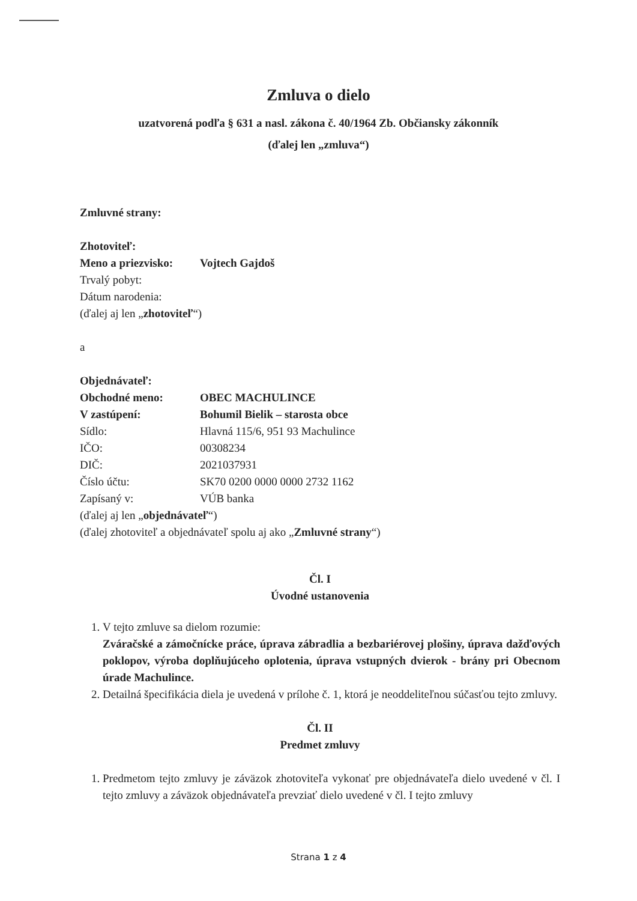Zmluva o dielo
uzatvorená podľa § 631 a nasl. zákona č. 40/1964 Zb. Občiansky zákonník
(ďalej len „zmluva“)
Zmluvné strany:
Zhotoviteľ:
Meno a priezvisko: Vojtech Gajdoš
Trvalý pobyt:
Dátum narodenia:
(ďalej aj len „zhotoviteľ“)
a
Objednávateľ:
Obchodné meno: OBEC MACHULINCE
V zastúpení: Bohumil Bielik – starosta obce
Sídlo: Hlavná 115/6, 951 93 Machulince
IČO: 00308234
DIČ: 2021037931
Číslo účtu: SK70 0200 0000 0000 2732 1162
Zapísaný v: VÚB banka
(ďalej aj len „objednávateľ“)
(ďalej zhotoviteľ a objednávateľ spolu aj ako „Zmluvné strany“)
Čl. I
Úvodné ustanovenia
1. V tejto zmluve sa dielom rozumie:
Zváračské a zámočnícke práce, úprava zábradlia a bezbariérovej plošiny, úprava dažďových poklopov, výroba doplňujúceho oplotenia, úprava vstupných dvierok - brány pri Obecnom úrade Machulince.
2. Detailná špecifikácia diela je uvedená v prílohe č. 1, ktorá je neoddeliteľnou súčasťou tejto zmluvy.
Čl. II
Predmet zmluvy
1. Predmetom tejto zmluvy je záväzok zhotoviteľa vykonať pre objednávateľa dielo uvedené v čl. I tejto zmluvy a záväzok objednávateľa prevziať dielo uvedené v čl. I tejto zmluvy
Strana 1 z 4